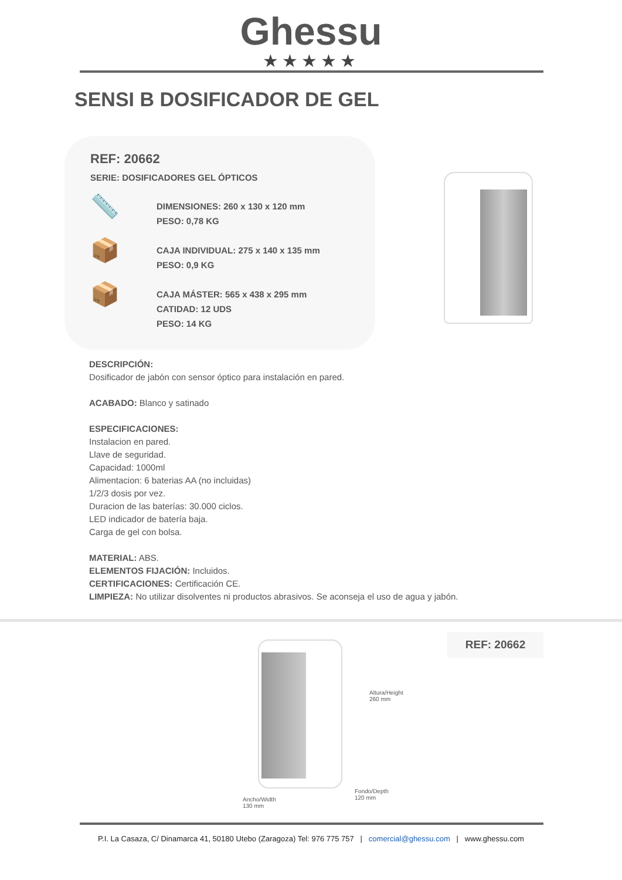Ghessu
★★★★★
SENSI B DOSIFICADOR DE GEL
REF: 20662
SERIE: DOSIFICADORES GEL ÓPTICOS
📏
DIMENSIONES: 260 x 130 x 120 mm
PESO: 0,78 KG
📦
CAJA INDIVIDUAL: 275 x 140 x 135 mm
PESO: 0,9 KG
📦
CAJA MÁSTER: 565 x 438 x 295 mm
CATIDAD: 12 UDS
PESO: 14 KG
DESCRIPCIÓN:
Dosificador de jabón con sensor óptico para instalación en pared.
ACABADO: Blanco y satinado
ESPECIFICACIONES:
Instalacion en pared.
Llave de seguridad.
Capacidad: 1000ml
Alimentacion: 6 baterias AA (no incluidas)
1/2/3 dosis por vez.
Duracion de las baterías: 30.000 ciclos.
LED indicador de batería baja.
Carga de gel con bolsa.
MATERIAL: ABS.
ELEMENTOS FIJACIÓN: Incluidos.
CERTIFICACIONES: Certificación CE.
LIMPIEZA: No utilizar disolventes ni productos abrasivos. Se aconseja el uso de agua y jabón.
Altura/Height
260 mm
Fondo/Depth
120 mm
Ancho/Width
130 mm
REF: 20662
P.I. La Casaza, C/ Dinamarca 41, 50180 Utebo (Zaragoza) Tel: 976 775 757 | comercial@ghessu.com | www.ghessu.com